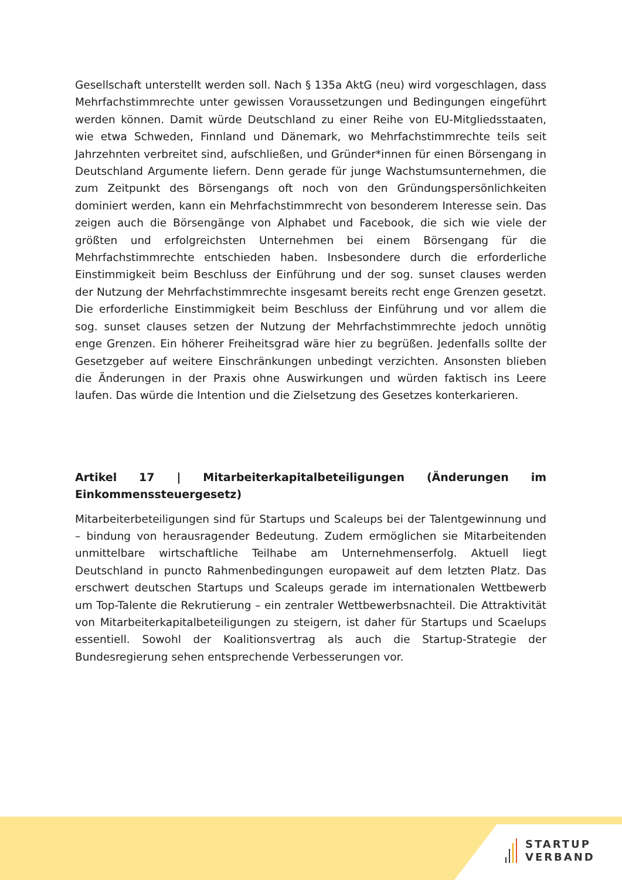Gesellschaft unterstellt werden soll. Nach § 135a AktG (neu) wird vorgeschlagen, dass Mehrfachstimmrechte unter gewissen Voraussetzungen und Bedingungen eingeführt werden können. Damit würde Deutschland zu einer Reihe von EU-Mitgliedsstaaten, wie etwa Schweden, Finnland und Dänemark, wo Mehrfachstimmrechte teils seit Jahrzehnten verbreitet sind, aufschließen, und Gründer*innen für einen Börsengang in Deutschland Argumente liefern. Denn gerade für junge Wachstumsunternehmen, die zum Zeitpunkt des Börsengangs oft noch von den Gründungspersönlichkeiten dominiert werden, kann ein Mehrfachstimmrecht von besonderem Interesse sein. Das zeigen auch die Börsengänge von Alphabet und Facebook, die sich wie viele der größten und erfolgreichsten Unternehmen bei einem Börsengang für die Mehrfachstimmrechte entschieden haben. Insbesondere durch die erforderliche Einstimmigkeit beim Beschluss der Einführung und der sog. sunset clauses werden der Nutzung der Mehrfachstimmrechte insgesamt bereits recht enge Grenzen gesetzt. Die erforderliche Einstimmigkeit beim Beschluss der Einführung und vor allem die sog. sunset clauses setzen der Nutzung der Mehrfachstimmrechte jedoch unnötig enge Grenzen. Ein höherer Freiheitsgrad wäre hier zu begrüßen. Jedenfalls sollte der Gesetzgeber auf weitere Einschränkungen unbedingt verzichten. Ansonsten blieben die Änderungen in der Praxis ohne Auswirkungen und würden faktisch ins Leere laufen. Das würde die Intention und die Zielsetzung des Gesetzes konterkarieren.
Artikel 17 | Mitarbeiterkapitalbeteiligungen (Änderungen im Einkommenssteuergesetz)
Mitarbeiterbeteiligungen sind für Startups und Scaleups bei der Talentgewinnung und – bindung von herausragender Bedeutung. Zudem ermöglichen sie Mitarbeitenden unmittelbare wirtschaftliche Teilhabe am Unternehmenserfolg. Aktuell liegt Deutschland in puncto Rahmenbedingungen europaweit auf dem letzten Platz. Das erschwert deutschen Startups und Scaleups gerade im internationalen Wettbewerb um Top-Talente die Rekrutierung – ein zentraler Wettbewerbsnachteil. Die Attraktivität von Mitarbeiterkapitalbeteiligungen zu steigern, ist daher für Startups und Scaelups essentiell. Sowohl der Koalitionsvertrag als auch die Startup-Strategie der Bundesregierung sehen entsprechende Verbesserungen vor.
STARTUP
VERBAND